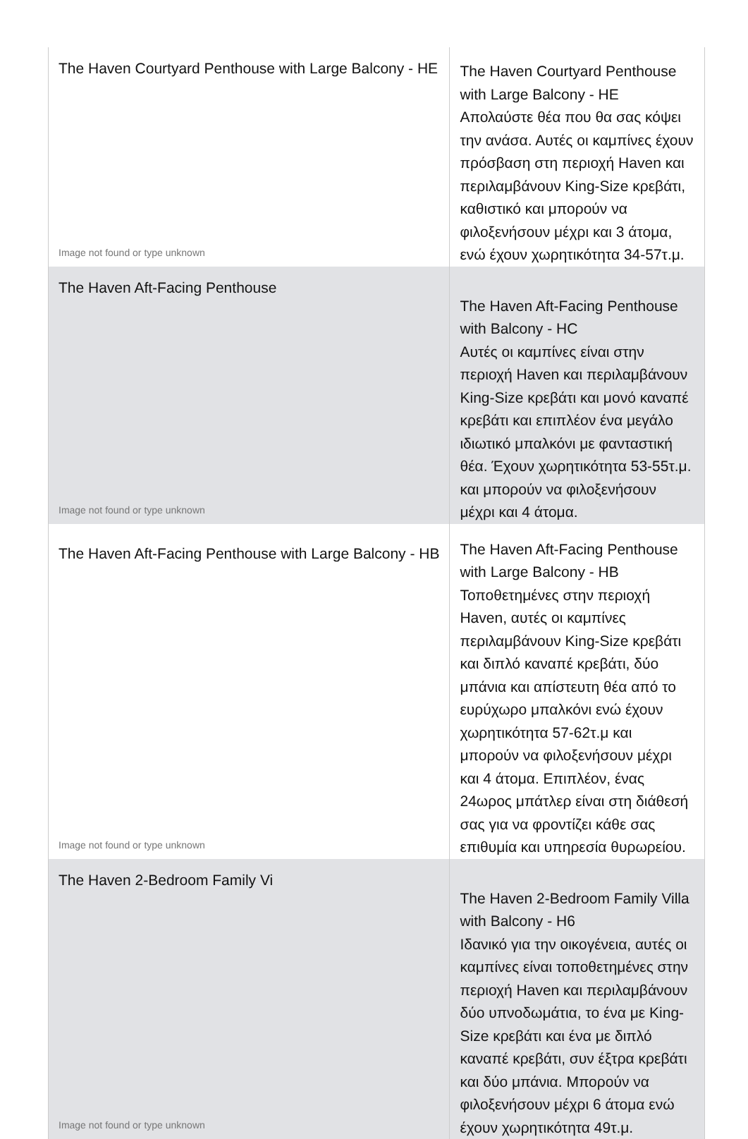| The Haven Courtyard Penthouse with Large Balcony - HE Image not found or type unknown | The Haven Courtyard Penthouse with Large Balcony - HE Απολαύστε θέα που θα σας κόψει την ανάσα. Αυτές οι καμπίνες έχουν πρόσβαση στη περιοχή Haven και περιλαμβάνουν King-Size κρεβάτι, καθιστικό και μπορούν να φιλοξενήσουν μέχρι και 3 άτομα, ενώ έχουν χωρητικότητα 34-57τ.μ. |
| The Haven Aft-Facing Penthouse Image not found or type unknown | The Haven Aft-Facing Penthouse with Balcony - HC Αυτές οι καμπίνες είναι στην περιοχή Haven και περιλαμβάνουν King-Size κρεβάτι και μονό καναπέ κρεβάτι και επιπλέον ένα μεγάλο ιδιωτικό μπαλκόνι με φανταστική θέα. Έχουν χωρητικότητα 53-55τ.μ. και μπορούν να φιλοξενήσουν μέχρι και 4 άτομα. |
| The Haven Aft-Facing Penthouse with Large Balcony - HB Image not found or type unknown | The Haven Aft-Facing Penthouse with Large Balcony - HB Τοποθετημένες στην περιοχή Haven, αυτές οι καμπίνες περιλαμβάνουν King-Size κρεβάτι και διπλό καναπέ κρεβάτι, δύο μπάνια και απίστευτη θέα από το ευρύχωρο μπαλκόνι ενώ έχουν χωρητικότητα 57-62τ.μ και μπορούν να φιλοξενήσουν μέχρι και 4 άτομα. Επιπλέον, ένας 24ωρος μπάτλερ είναι στη διάθεσή σας για να φροντίζει κάθε σας επιθυμία και υπηρεσία θυρωρείου. |
| The Haven 2-Bedroom Family Vi Image not found or type unknown | The Haven 2-Bedroom Family Villa with Balcony - H6 Ιδανικό για την οικογένεια, αυτές οι καμπίνες είναι τοποθετημένες στην περιοχή Haven και περιλαμβάνουν δύο υπνοδωμάτια, το ένα με King-Size κρεβάτι και ένα με διπλό καναπέ κρεβάτι, συν έξτρα κρεβάτι και δύο μπάνια. Μπορούν να φιλοξενήσουν μέχρι 6 άτομα ενώ έχουν χωρητικότητα 49τ.μ. |